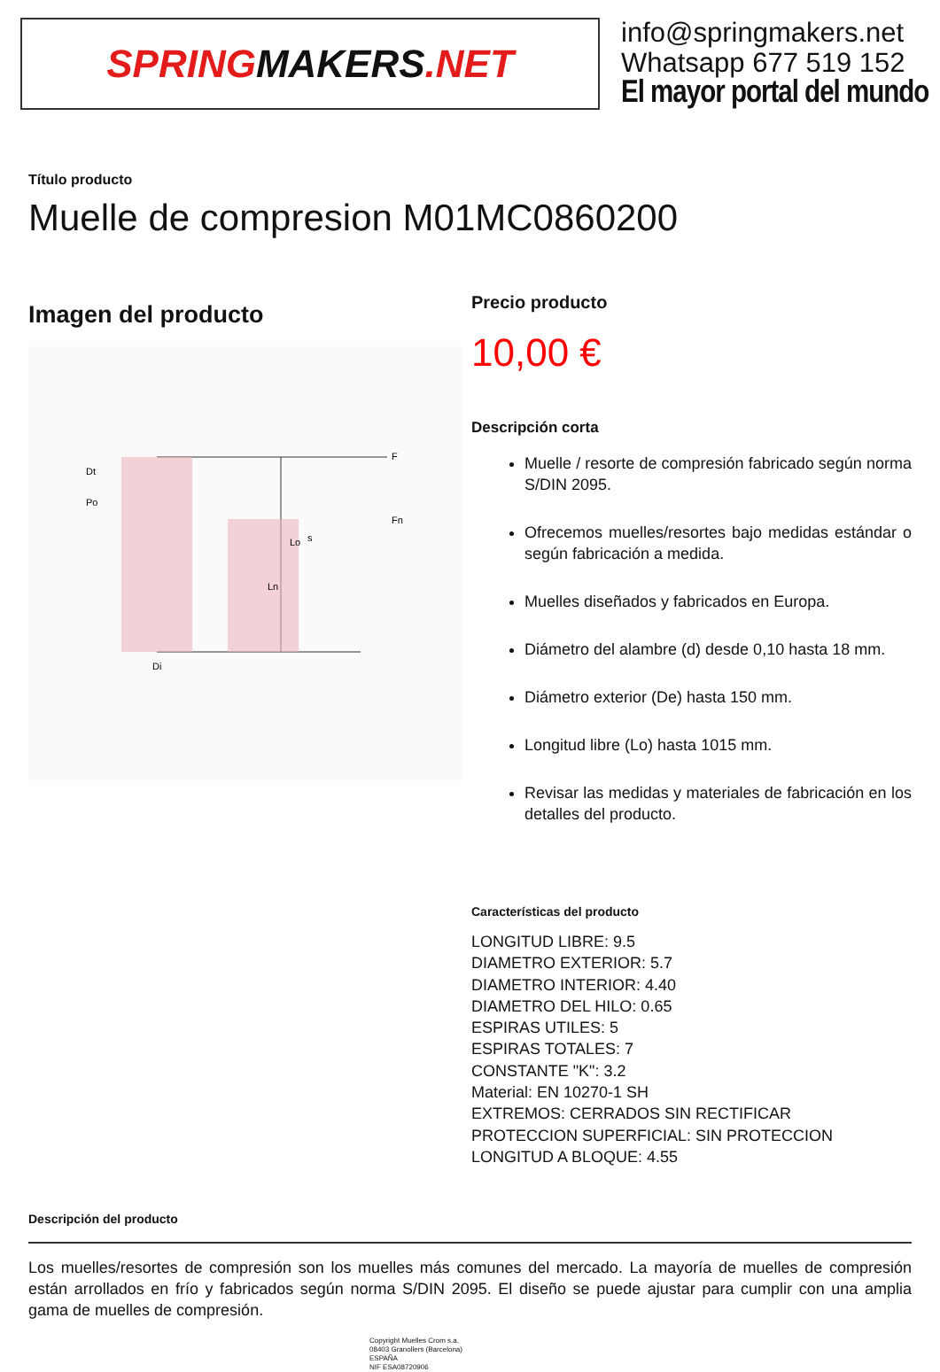SPRING MAKERS.NET
info@springmakers.net
Whatsapp 677 519 152
El mayor portal del mundo
Título producto
Muelle de compresion M01MC0860200
Imagen del producto
Lo
Ln
Di
Dt
Po
F
Fn
s
Precio producto
10,00 €
Descripción corta
Muelle / resorte de compresión fabricado según norma S/DIN 2095.
Ofrecemos muelles/resortes bajo medidas estándar o según fabricación a medida.
Muelles diseñados y fabricados en Europa.
Diámetro del alambre (d) desde 0,10 hasta 18 mm.
Diámetro exterior (De) hasta 150 mm.
Longitud libre (Lo) hasta 1015 mm.
Revisar las medidas y materiales de fabricación en los detalles del producto.
Características del producto
LONGITUD LIBRE: 9.5
DIAMETRO EXTERIOR: 5.7
DIAMETRO INTERIOR: 4.40
DIAMETRO DEL HILO: 0.65
ESPIRAS UTILES: 5
ESPIRAS TOTALES: 7
CONSTANTE "K": 3.2
Material: EN 10270-1 SH
EXTREMOS: CERRADOS SIN RECTIFICAR
PROTECCION SUPERFICIAL: SIN PROTECCION
LONGITUD A BLOQUE: 4.55
Descripción del producto
Los muelles/resortes de compresión son los muelles más comunes del mercado. La mayoría de muelles de compresión están arrollados en frío y fabricados según norma S/DIN 2095. El diseño se puede ajustar para cumplir con una amplia gama de muelles de compresión.
Copyright Muelles Crom s.a.
08403 Granollers (Barcelona)
ESPAÑA
NIF ESA08720906